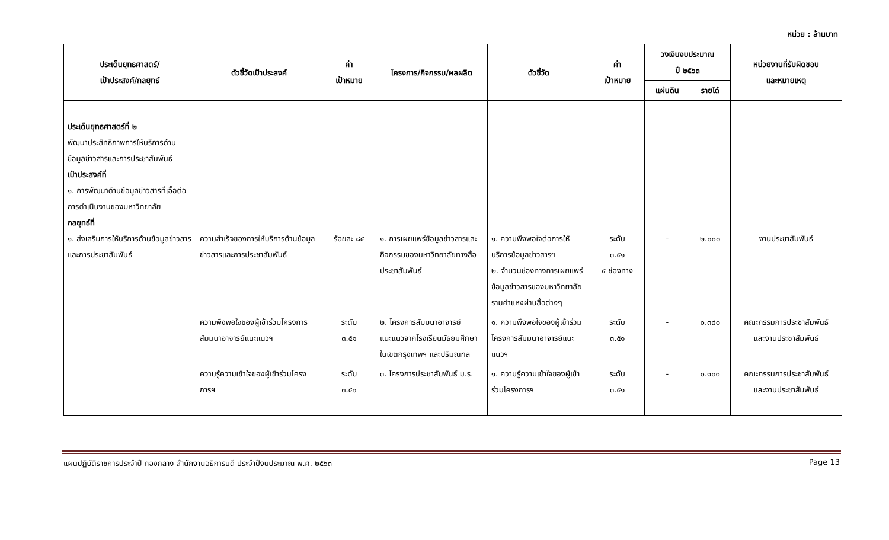หน่วย : ล้านบาท
| ประเด็นยุทธศาสตร์/ เป้าประสงค์/กลยุทธ์ | ตัวชี้วัดเป้าประสงค์ | ค่า เป้าหมาย | โครงการ/กิจกรรม/ผลผลิต | ตัวชี้วัด | ค่า เป้าหมาย | วงเงินงบประมาณ ปี ๒๕๖๓ | | หน่วยงานที่รับผิดชอบ และหมายเหตุ |
| --- | --- | --- | --- | --- | --- | --- | --- | --- |
| | | | | | | แผ่นดิน | รายได้ | |
| ประเด็นยุทธศาสตร์ที่ ๒ พัฒนาประสิทธิภาพการให้บริการด้านข้อมูลข่าวสารและการประชาสัมพันธ์ เป้าประสงค์ที่ ๑. การพัฒนาด้านข้อมูลข่าวสารที่เอื้อต่อการดำเนินงานของมหาวิทยาลัย กลยุทธ์ที่ ๑. ส่งเสริมการให้บริการด้านข้อมูลข่าวสารและการประชาสัมพันธ์ | ความสำเร็จของการให้บริการด้านข้อมูลข่าวสารและการประชาสัมพันธ์ | ร้อยละ ๘๕ | ๑. การเผยแพร่ข้อมูลข่าวสารและกิจกรรมของมหาวิทยาลัยทางสื่อประชาสัมพันธ์ | ๑. ความพึงพอใจต่อการให้บริการข้อมูลข่าวสารฯ ๒. จำนวนช่องทางการเผยแพร่ข้อมูลข่าวสารของมหาวิทยาลัยรามคำแหงผ่านสื่อต่างๆ | ระดับ ๓.๕๑ ๕ ช่องทาง | - | ๒.๐๐๐ | งานประชาสัมพันธ์ |
| | ความพึงพอใจของผู้เข้าร่วมโครงการสัมมนาอาจารย์แนะแนวฯ | ระดับ ๓.๕๑ | ๒. โครงการสัมมนาอาจารย์แนะแนวจากโรงเรียนมัธยมศึกษาในเขตกรุงเทพฯ และปริมณฑล | ๑. ความพึงพอใจของผู้เข้าร่วมโครงการสัมมนาอาจารย์แนะแนวฯ | ระดับ ๓.๕๑ | - | ๐.๓๘๐ | คณะกรรมการประชาสัมพันธ์ และงานประชาสัมพันธ์ |
| | ความรู้ความเข้าใจของผู้เข้าร่วมโครงการฯ | ระดับ ๓.๕๑ | ๓. โครงการประชาสัมพันธ์ ม.ร. | ๑. ความรู้ความเข้าใจของผู้เข้าร่วมโครงการฯ | ระดับ ๓.๕๑ | - | ๐.๑๐๐ | คณะกรรมการประชาสัมพันธ์ และงานประชาสัมพันธ์ |
แผนปฏิบัติราชการประจำปี กองกลาง สำนักงานอธิการบดี ประจำปีงบประมาณ พ.ศ. ๒๕๖๓ Page 13